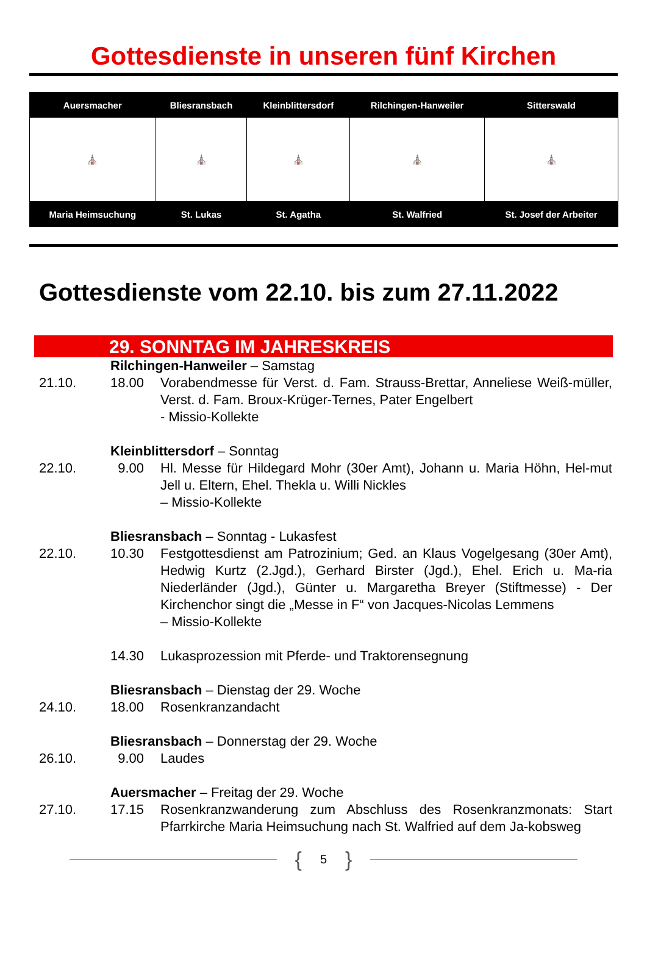Gottesdienste in unseren fünf Kirchen
| Auersmacher | Bliesransbach | Kleinblittersdorf | Rilchingen-Hanweiler | Sitterswald |
| --- | --- | --- | --- | --- |
| ⛪ | ⛪ | ⛪ | ⛪ | ⛪ |
| Maria Heimsuchung | St. Lukas | St. Agatha | St. Walfried | St. Josef der Arbeiter |
Gottesdienste vom 22.10. bis zum 27.11.2022
29. SONNTAG IM JAHRESKREIS
| | Rilchingen-Hanweiler – Samstag | |
| 21.10. | 18.00 | Vorabendmesse für Verst. d. Fam. Strauss-Brettar, Anneliese Weiß-müller, Verst. d. Fam. Broux-Krüger-Ternes, Pater Engelbert - Missio-Kollekte |
| | Kleinblittersdorf – Sonntag | |
| 22.10. | 9.00 | Hl. Messe für Hildegard Mohr (30er Amt), Johann u. Maria Höhn, Hel-mut Jell u. Eltern, Ehel. Thekla u. Willi Nickles – Missio-Kollekte |
| | Bliesransbach – Sonntag - Lukasfest | |
| 22.10. | 10.30 | Festgottesdienst am Patrozinium; Ged. an Klaus Vogelgesang (30er Amt), Hedwig Kurtz (2.Jgd.), Gerhard Birster (Jgd.), Ehel. Erich u. Ma-ria Niederländer (Jgd.), Günter u. Margaretha Breyer (Stiftmesse) - Der Kirchenchor singt die „Messe in F“ von Jacques-Nicolas Lemmens – Missio-Kollekte |
| | 14.30 | Lukasprozession mit Pferde- und Traktorensegnung |
| | Bliesransbach – Dienstag der 29. Woche | |
| 24.10. | 18.00 | Rosenkranzandacht |
| | Bliesransbach – Donnerstag der 29. Woche | |
| 26.10. | 9.00 | Laudes |
| | Auersmacher – Freitag der 29. Woche | |
| 27.10. | 17.15 | Rosenkranzwanderung zum Abschluss des Rosenkranzmonats: Start Pfarrkirche Maria Heimsuchung nach St. Walfried auf dem Ja-kobsweg |
{ 5 }